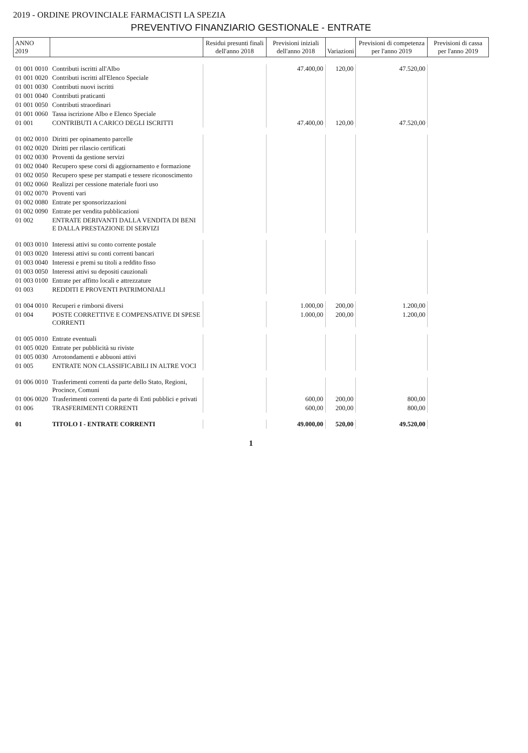2019 - ORDINE PROVINCIALE FARMACISTI LA SPEZIA
PREVENTIVO FINANZIARIO GESTIONALE - ENTRATE
| ANNO 2019 | | Residui presunti finali dell'anno 2018 | Previsioni iniziali dell'anno 2018 | Variazioni | Previsioni di competenza per l'anno 2019 | Previsioni di cassa per l'anno 2019 |
| --- | --- | --- | --- | --- | --- | --- |
| 01 001 0010 | Contributi iscritti all'Albo | | 47.400,00 | 120,00 | 47.520,00 | |
| 01 001 0020 | Contributi iscritti all'Elenco Speciale | | | | | |
| 01 001 0030 | Contributi nuovi iscritti | | | | | |
| 01 001 0040 | Contributi praticanti | | | | | |
| 01 001 0050 | Contributi straordinari | | | | | |
| 01 001 0060 | Tassa iscrizione Albo e Elenco Speciale | | | | | |
| 01 001 | CONTRIBUTI A CARICO DEGLI ISCRITTI | | 47.400,00 | 120,00 | 47.520,00 | |
| 01 002 0010 | Diritti per opinamento parcelle | | | | | |
| 01 002 0020 | Diritti per rilascio certificati | | | | | |
| 01 002 0030 | Proventi da gestione servizi | | | | | |
| 01 002 0040 | Recupero spese corsi di aggiornamento e formazione | | | | | |
| 01 002 0050 | Recupero spese per stampati e tessere riconoscimento | | | | | |
| 01 002 0060 | Realizzi per cessione materiale fuori uso | | | | | |
| 01 002 0070 | Proventi vari | | | | | |
| 01 002 0080 | Entrate per sponsorizzazioni | | | | | |
| 01 002 0090 | Entrate per vendita pubblicazioni | | | | | |
| 01 002 | ENTRATE DERIVANTI DALLA VENDITA DI BENI E DALLA PRESTAZIONE DI SERVIZI | | | | | |
| 01 003 0010 | Interessi attivi su conto corrente postale | | | | | |
| 01 003 0020 | Interessi attivi su conti correnti bancari | | | | | |
| 01 003 0040 | Interessi e premi su titoli a reddito fisso | | | | | |
| 01 003 0050 | Interessi attivi su depositi cauzionali | | | | | |
| 01 003 0100 | Entrate per affitto locali e attrezzature | | | | | |
| 01 003 | REDDITI E PROVENTI PATRIMONIALI | | | | | |
| 01 004 0010 | Recuperi e rimborsi diversi | | 1.000,00 | 200,00 | 1.200,00 | |
| 01 004 | POSTE CORRETTIVE E COMPENSATIVE DI SPESE CORRENTI | | 1.000,00 | 200,00 | 1.200,00 | |
| 01 005 0010 | Entrate eventuali | | | | | |
| 01 005 0020 | Entrate per pubblicità su riviste | | | | | |
| 01 005 0030 | Arrotondamenti e abbuoni attivi | | | | | |
| 01 005 | ENTRATE NON CLASSIFICABILI IN ALTRE VOCI | | | | | |
| 01 006 0010 | Trasferimenti correnti da parte dello Stato, Regioni, Procince, Comuni | | | | | |
| 01 006 0020 | Trasferimenti correnti da parte di Enti pubblici e privati | | 600,00 | 200,00 | 800,00 | |
| 01 006 | TRASFERIMENTI CORRENTI | | 600,00 | 200,00 | 800,00 | |
| 01 | TITOLO I - ENTRATE CORRENTI | | 49.000,00 | 520,00 | 49.520,00 | |
1